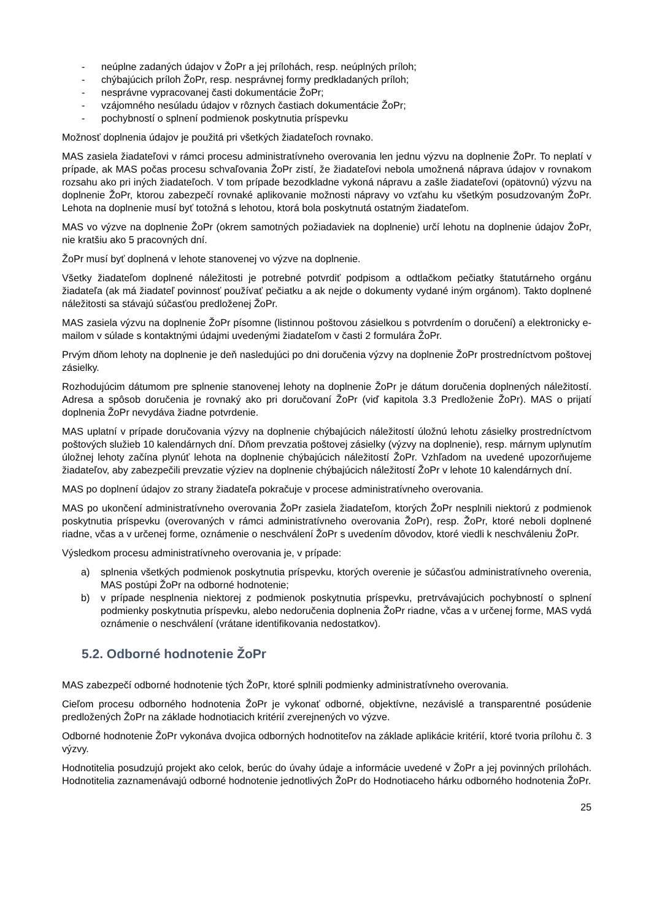- neúplne zadaných údajov v ŽoPr a jej prílohách, resp. neúplných príloh;
- chýbajúcich príloh ŽoPr, resp. nesprávnej formy predkladaných príloh;
- nesprávne vypracovanej časti dokumentácie ŽoPr;
- vzájomného nesúladu údajov v rôznych častiach dokumentácie ŽoPr;
- pochybností o splnení podmienok poskytnutia príspevku
Možnosť doplnenia údajov je použitá pri všetkých žiadateľoch rovnako.
MAS zasiela žiadateľovi v rámci procesu administratívneho overovania len jednu výzvu na doplnenie ŽoPr. To neplatí v prípade, ak MAS počas procesu schvaľovania ŽoPr zistí, že žiadateľovi nebola umožnená náprava údajov v rovnakom rozsahu ako pri iných žiadateľoch. V tom prípade bezodkladne vykoná nápravu a zašle žiadateľovi (opätovnú) výzvu na doplnenie ŽoPr, ktorou zabezpečí rovnaké aplikovanie možnosti nápravy vo vzťahu ku všetkým posudzovaným ŽoPr. Lehota na doplnenie musí byť totožná s lehotou, ktorá bola poskytnutá ostatným žiadateľom.
MAS vo výzve na doplnenie ŽoPr (okrem samotných požiadaviek na doplnenie) určí lehotu na doplnenie údajov ŽoPr, nie kratšiu ako 5 pracovných dní.
ŽoPr musí byť doplnená v lehote stanovenej vo výzve na doplnenie.
Všetky žiadateľom doplnené náležitosti je potrebné potvrdiť podpisom a odtlačkom pečiatky štatutárneho orgánu žiadateľa (ak má žiadateľ povinnosť používať pečiatku a ak nejde o dokumenty vydané iným orgánom). Takto doplnené náležitosti sa stávajú súčasťou predloženej ŽoPr.
MAS zasiela výzvu na doplnenie ŽoPr písomne (listinnou poštovou zásielkou s potvrdením o doručení) a elektronicky e-mailom v súlade s kontaktnými údajmi uvedenými žiadateľom v časti 2 formulára ŽoPr.
Prvým dňom lehoty na doplnenie je deň nasledujúci po dni doručenia výzvy na doplnenie ŽoPr prostredníctvom poštovej zásielky.
Rozhodujúcim dátumom pre splnenie stanovenej lehoty na doplnenie ŽoPr je dátum doručenia doplnených náležitostí. Adresa a spôsob doručenia je rovnaký ako pri doručovaní ŽoPr (viď kapitola 3.3 Predloženie ŽoPr). MAS o prijatí doplnenia ŽoPr nevydáva žiadne potvrdenie.
MAS uplatní v prípade doručovania výzvy na doplnenie chýbajúcich náležitostí úložnú lehotu zásielky prostredníctvom poštových služieb 10 kalendárnych dní. Dňom prevzatia poštovej zásielky (výzvy na doplnenie), resp. márnym uplynutím úložnej lehoty začína plynúť lehota na doplnenie chýbajúcich náležitostí ŽoPr. Vzhľadom na uvedené upozorňujeme žiadateľov, aby zabezpečili prevzatie výziev na doplnenie chýbajúcich náležitostí ŽoPr v lehote 10 kalendárnych dní.
MAS po doplnení údajov zo strany žiadateľa pokračuje v procese administratívneho overovania.
MAS po ukončení administratívneho overovania ŽoPr zasiela žiadateľom, ktorých ŽoPr nesplnili niektorú z podmienok poskytnutia príspevku (overovaných v rámci administratívneho overovania ŽoPr), resp. ŽoPr, ktoré neboli doplnené riadne, včas a v určenej forme, oznámenie o neschválení ŽoPr s uvedením dôvodov, ktoré viedli k neschváleniu ŽoPr.
Výsledkom procesu administratívneho overovania je, v prípade:
a) splnenia všetkých podmienok poskytnutia príspevku, ktorých overenie je súčasťou administratívneho overenia, MAS postúpi ŽoPr na odborné hodnotenie;
b) v prípade nesplnenia niektorej z podmienok poskytnutia príspevku, pretrvávajúcich pochybností o splnení podmienky poskytnutia príspevku, alebo nedoručenia doplnenia ŽoPr riadne, včas a v určenej forme, MAS vydá oznámenie o neschválení (vrátane identifikovania nedostatkov).
5.2. Odborné hodnotenie ŽoPr
MAS zabezpečí odborné hodnotenie tých ŽoPr, ktoré splnili podmienky administratívneho overovania.
Cieľom procesu odborného hodnotenia ŽoPr je vykonať odborné, objektívne, nezávislé a transparentné posúdenie predložených ŽoPr na základe hodnotiacich kritérií zverejnených vo výzve.
Odborné hodnotenie ŽoPr vykonáva dvojica odborných hodnotiteľov na základe aplikácie kritérií, ktoré tvoria prílohu č. 3 výzvy.
Hodnotitelia posudzujú projekt ako celok, berúc do úvahy údaje a informácie uvedené v ŽoPr a jej povinných prílohách. Hodnotitelia zaznamenávajú odborné hodnotenie jednotlivých ŽoPr do Hodnotiaceho hárku odborného hodnotenia ŽoPr.
25